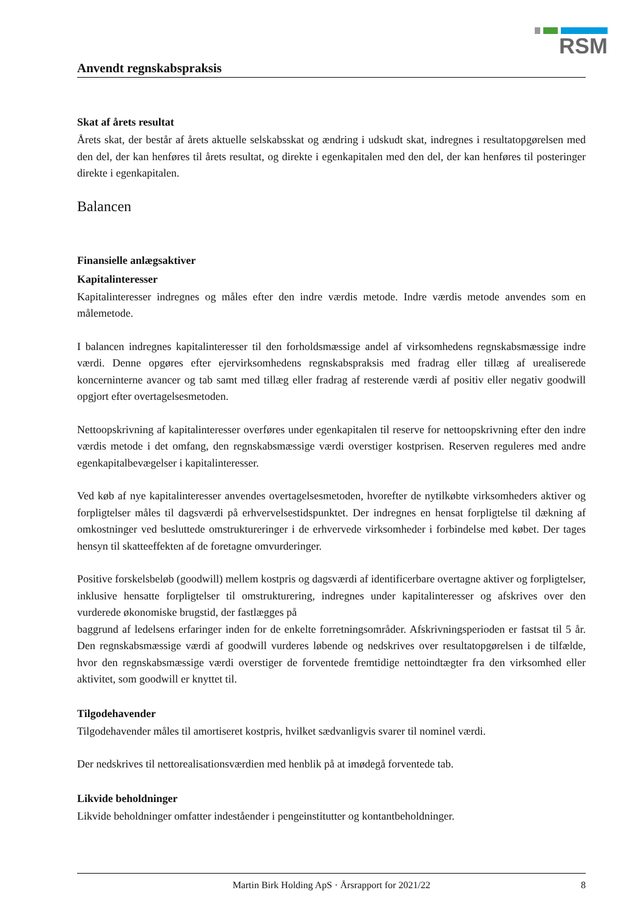RSM
Anvendt regnskabspraksis
Skat af årets resultat
Årets skat, der består af årets aktuelle selskabsskat og ændring i udskudt skat, indregnes i resultatopgørelsen med den del, der kan henføres til årets resultat, og direkte i egenkapitalen med den del, der kan henføres til posteringer direkte i egenkapitalen.
Balancen
Finansielle anlægsaktiver
Kapitalinteresser
Kapitalinteresser indregnes og måles efter den indre værdis metode. Indre værdis metode anvendes som en målemetode.
I balancen indregnes kapitalinteresser til den forholdsmæssige andel af virksomhedens regnskabsmæssige indre værdi. Denne opgøres efter ejervirksomhedens regnskabspraksis med fradrag eller tillæg af urealiserede koncerninterne avancer og tab samt med tillæg eller fradrag af resterende værdi af positiv eller negativ goodwill opgjort efter overtagelsesmetoden.
Nettoopskrivning af kapitalinteresser overføres under egenkapitalen til reserve for nettoopskrivning efter den indre værdis metode i det omfang, den regnskabsmæssige værdi overstiger kostprisen. Reserven reguleres med andre egenkapitalbevægelser i kapitalinteresser.
Ved køb af nye kapitalinteresser anvendes overtagelsesmetoden, hvorefter de nytilkøbte virksomheders aktiver og forpligtelser måles til dagsværdi på erhvervelsestidspunktet. Der indregnes en hensat forpligtelse til dækning af omkostninger ved besluttede omstruktureringer i de erhvervede virksomheder i forbindelse med købet. Der tages hensyn til skatteeffekten af de foretagne omvurderinger.
Positive forskelsbeløb (goodwill) mellem kostpris og dagsværdi af identificerbare overtagne aktiver og forpligtelser, inklusive hensatte forpligtelser til omstrukturering, indregnes under kapitalinteresser og afskrives over den vurderede økonomiske brugstid, der fastlægges på
baggrund af ledelsens erfaringer inden for de enkelte forretningsområder. Afskrivningsperioden er fastsat til 5 år. Den regnskabsmæssige værdi af goodwill vurderes løbende og nedskrives over resultatopgørelsen i de tilfælde, hvor den regnskabsmæssige værdi overstiger de forventede fremtidige nettoindtægter fra den virksomhed eller aktivitet, som goodwill er knyttet til.
Tilgodehavender
Tilgodehavender måles til amortiseret kostpris, hvilket sædvanligvis svarer til nominel værdi.
Der nedskrives til nettorealisationsværdien med henblik på at imødegå forventede tab.
Likvide beholdninger
Likvide beholdninger omfatter indeståender i pengeinstitutter og kontantbeholdninger.
Martin Birk Holding ApS · Årsrapport for 2021/22 8